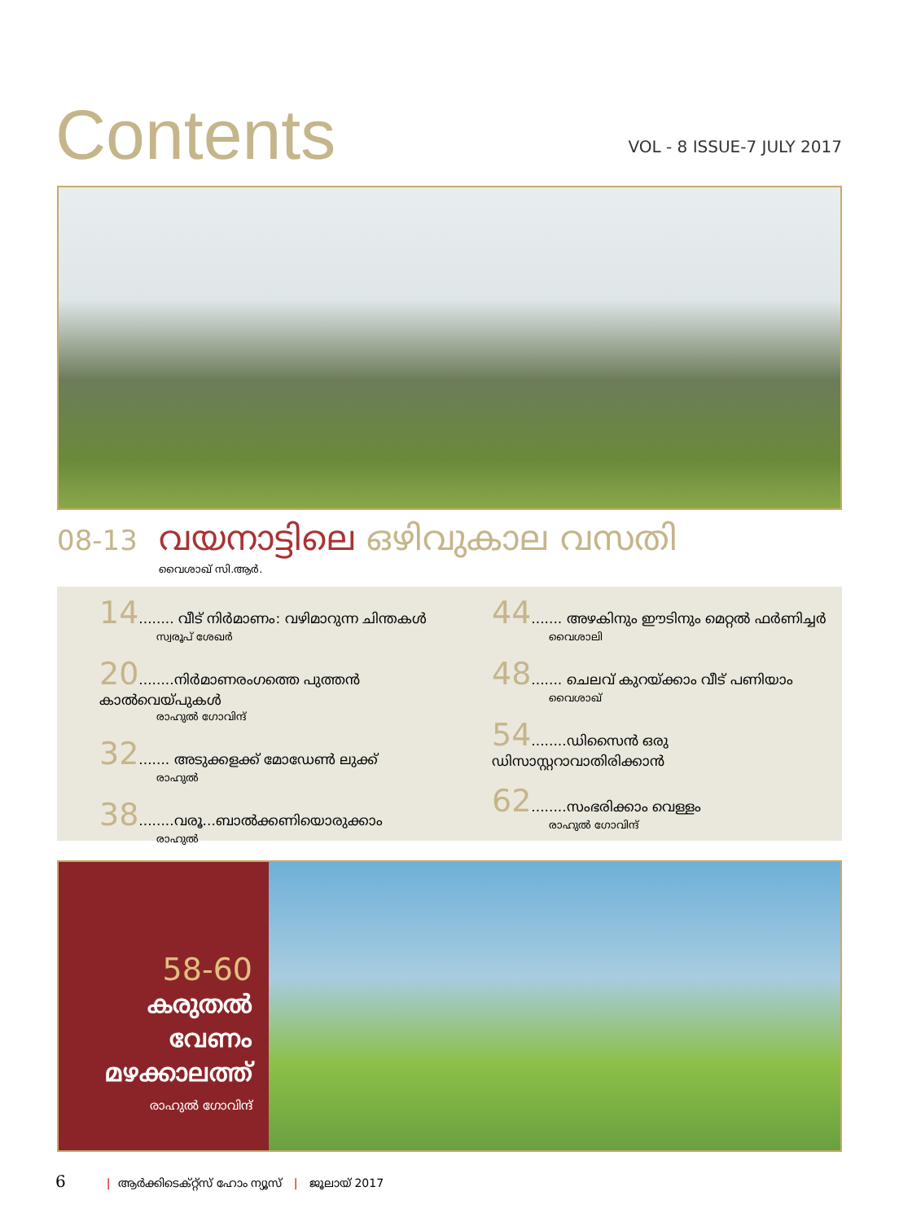Contents
VOL - 8 ISSUE-7 JULY 2017
08-13
വയനാട്ടിലെ ഒഴിവുകാല വസതി
വൈശാഖ് സി.ആർ.
14........ വീട് നിർമാണം: വഴിമാറുന്ന ചിന്തകൾ
സ്വരൂപ് ശേഖർ
20........നിർമാണരംഗത്തെ പുത്തൻ കാൽവെയ്പുകൾ
രാഹുൽ ഗോവിന്ദ്
32....... അടുക്കളക്ക് മോഡേൺ ലുക്ക്
രാഹുൽ
38........വരൂ...ബാൽക്കണിയൊരുക്കാം
രാഹുൽ
44....... അഴകിനും ഈടിനും മെറ്റൽ ഫർണിച്ചർ
വൈശാലി
48....... ചെലവ് കുറയ്ക്കാം വീട് പണിയാം
വൈശാഖ്
54........ഡിസൈൻ ഒരു ഡിസാസ്റ്ററാവാതിരിക്കാൻ
62........സംഭരിക്കാം വെള്ളം
രാഹുൽ ഗോവിന്ദ്
58-60
കരുതൽ
വേണം
മഴക്കാലത്ത്
രാഹുൽ ഗോവിന്ദ്
6 | ആർക്കിടെക്റ്റ്സ് ഹോം ന്യൂസ് | ജൂലായ് 2017